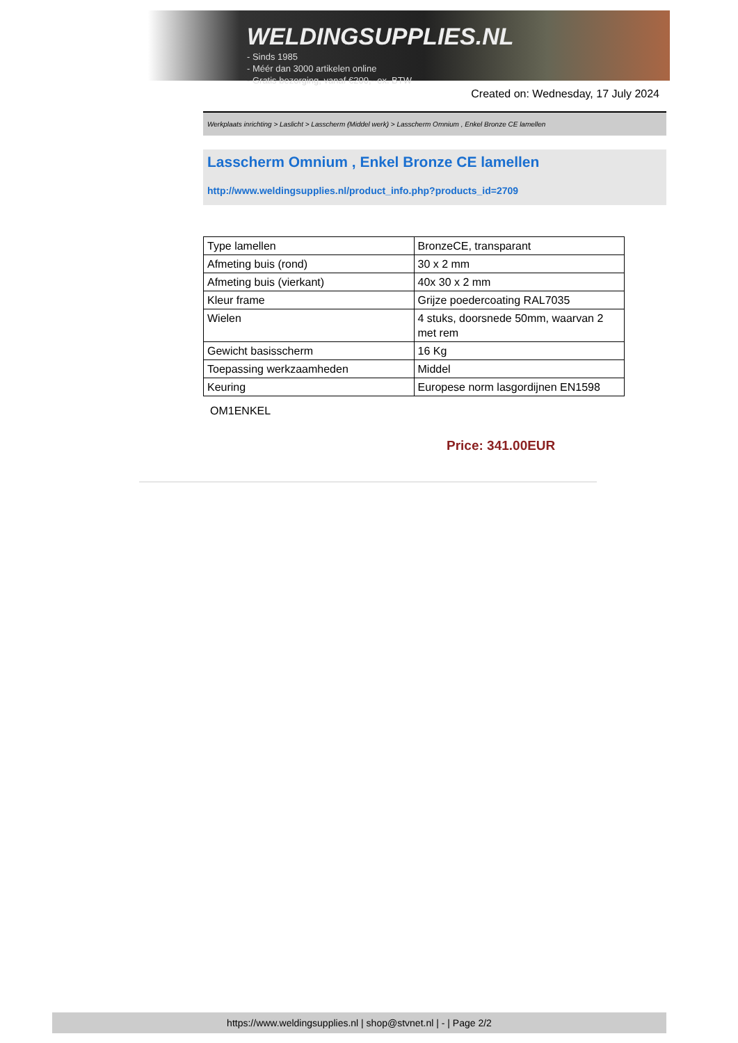WELDINGSUPPLIES.NL
- Sinds 1985
- Méér dan 3000 artikelen online
- Gratis bezorging, vanaf €200,--ex. BTW
Created on: Wednesday, 17 July 2024
Werkplaats inrichting > Laslicht > Lasscherm (Middel werk) > Lasscherm Omnium , Enkel Bronze CE lamellen
Lasscherm Omnium , Enkel Bronze CE lamellen
http://www.weldingsupplies.nl/product_info.php?products_id=2709
| Type lamellen | BronzeCE, transparant |
| Afmeting buis (rond) | 30 x 2 mm |
| Afmeting buis (vierkant) | 40x 30 x 2 mm |
| Kleur frame | Grijze poedercoating RAL7035 |
| Wielen | 4 stuks, doorsnede 50mm, waarvan 2 met rem |
| Gewicht basisscherm | 16 Kg |
| Toepassing werkzaamheden | Middel |
| Keuring | Europese norm lasgordijnen EN1598 |
OM1ENKEL
Price: 341.00EUR
https://www.weldingsupplies.nl | shop@stvnet.nl | - | Page 2/2